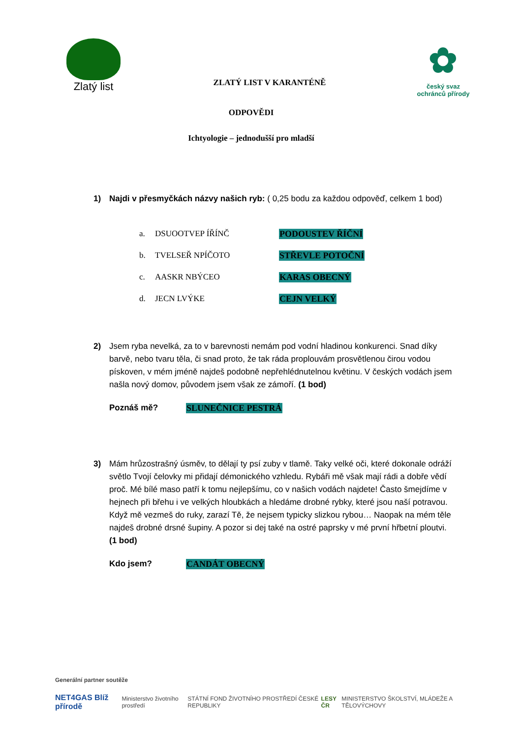Zlatý list
ZLATÝ LIST V KARANTÉNĚ
✿
český svaz ochránců přírody
ODPOVĚDI
Ichtyologie – jednodušší pro mladší
1) Najdi v přesmyčkách názvy našich ryb: ( 0,25 bodu za každou odpověď, celkem 1 bod)
a. DSUOOTVEP ÍŘÍNČ PODOUSTEV ŘÍČNÍ
b. TVELSEŘ NPÍČOTO STŘEVLE POTOČNÍ
c. AASKR NBÝCEO KARAS OBECNÝ
d. JECN LVÝKE CEJN VELKÝ
2) Jsem ryba nevelká, za to v barevnosti nemám pod vodní hladinou konkurenci. Snad díky barvě, nebo tvaru těla, či snad proto, že tak ráda proplouvám prosvětlenou čirou vodou pískoven, v mém jméně najdeš podobně nepřehlédnutelnou květinu. V českých vodách jsem našla nový domov, původem jsem však ze zámoří. (1 bod)
Poznáš mě? SLUNEČNICE PESTRÁ
3) Mám hrůzostrašný úsměv, to dělají ty psí zuby v tlamě. Taky velké oči, které dokonale odráží světlo Tvojí čelovky mi přidají démonického vzhledu. Rybáři mě však mají rádi a dobře vědí proč. Mé bílé maso patří k tomu nejlepšímu, co v našich vodách najdete! Často šmejdíme v hejnech při břehu i ve velkých hloubkách a hledáme drobné rybky, které jsou naší potravou. Když mě vezmeš do ruky, zarazí Tě, že nejsem typicky slizkou rybou… Naopak na mém těle najdeš drobné drsné šupiny. A pozor si dej také na ostré paprsky v mé první hřbetní ploutvi. (1 bod)
Kdo jsem? CANDÁT OBECNÝ
Generální partner soutěže
NET4GAS Blíž přírodě Ministerstvo životního prostředí STÁTNÍ FOND ŽIVOTNÍHO PROSTŘEDÍ ČESKÉ REPUBLIKY LESY ČR MINISTERSTVO ŠKOLSTVÍ, MLÁDEŽE A TĚLOVÝCHOVY